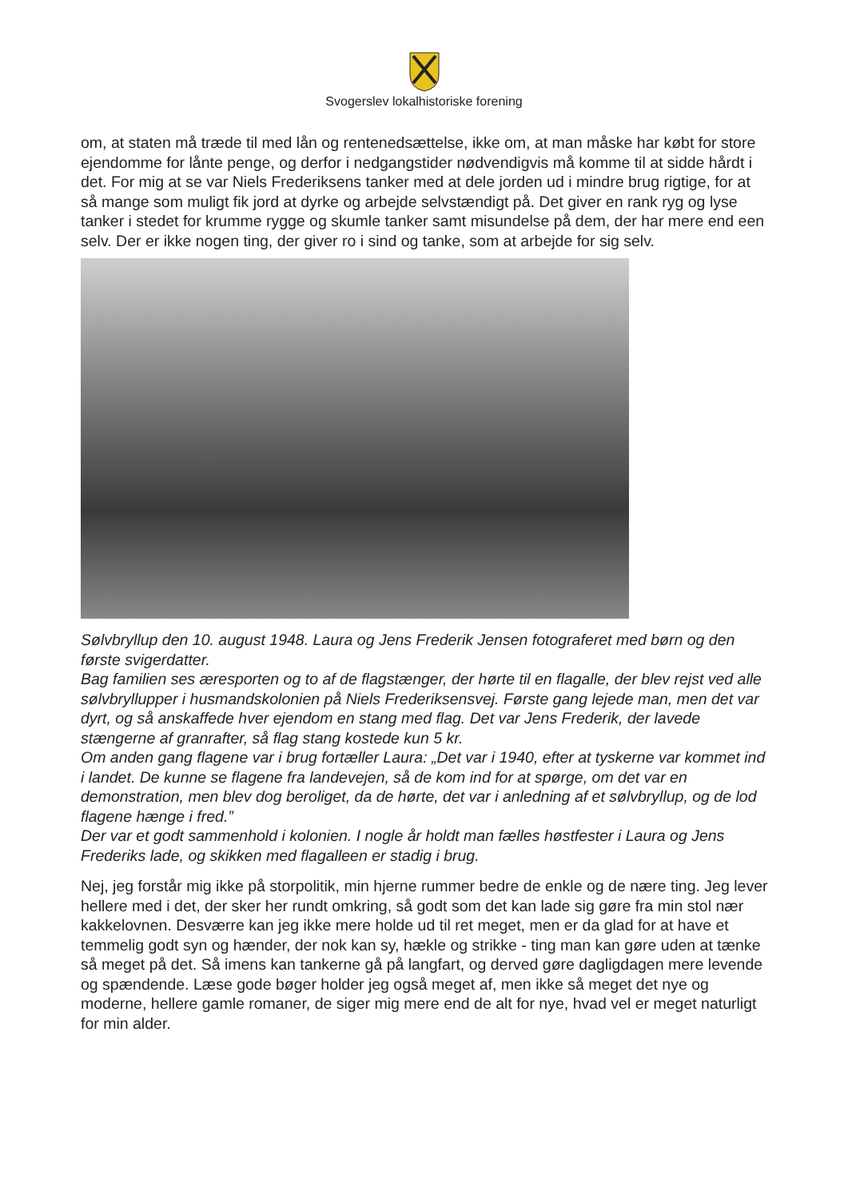Svogerslev lokalhistoriske forening
om, at staten må træde til med lån og rentenedsættelse, ikke om, at man måske har købt for store ejendomme for lånte penge, og derfor i nedgangstider nødvendigvis må komme til at sidde hårdt i det. For mig at se var Niels Frederiksens tanker med at dele jorden ud i mindre brug rigtige, for at så mange som muligt fik jord at dyrke og arbejde selvstændigt på. Det giver en rank ryg og lyse tanker i stedet for krumme rygge og skumle tanker samt misundelse på dem, der har mere end een selv. Der er ikke nogen ting, der giver ro i sind og tanke, som at arbejde for sig selv.
Sølvbryllup den 10. august 1948. Laura og Jens Frederik Jensen fotograferet med børn og den første svigerdatter.
Bag familien ses æresporten og to af de flagstænger, der hørte til en flagalle, der blev rejst ved alle sølvbryllupper i husmandskolonien på Niels Frederiksensvej. Første gang lejede man, men det var dyrt, og så anskaffede hver ejendom en stang med flag. Det var Jens Frederik, der lavede stængerne af granrafter, så flag stang kostede kun 5 kr.
Om anden gang flagene var i brug fortæller Laura: „Det var i 1940, efter at tyskerne var kommet ind i landet. De kunne se flagene fra landevejen, så de kom ind for at spørge, om det var en demonstration, men blev dog beroliget, da de hørte, det var i anledning af et sølvbryllup, og de lod flagene hænge i fred.”
Der var et godt sammenhold i kolonien. I nogle år holdt man fælles høstfester i Laura og Jens Frederiks lade, og skikken med flagalleen er stadig i brug.
Nej, jeg forstår mig ikke på storpolitik, min hjerne rummer bedre de enkle og de nære ting. Jeg lever hellere med i det, der sker her rundt omkring, så godt som det kan lade sig gøre fra min stol nær kakkelovnen. Desværre kan jeg ikke mere holde ud til ret meget, men er da glad for at have et temmelig godt syn og hænder, der nok kan sy, hækle og strikke - ting man kan gøre uden at tænke så meget på det. Så imens kan tankerne gå på langfart, og derved gøre dagligdagen mere levende og spændende. Læse gode bøger holder jeg også meget af, men ikke så meget det nye og moderne, hellere gamle romaner, de siger mig mere end de alt for nye, hvad vel er meget naturligt for min alder.